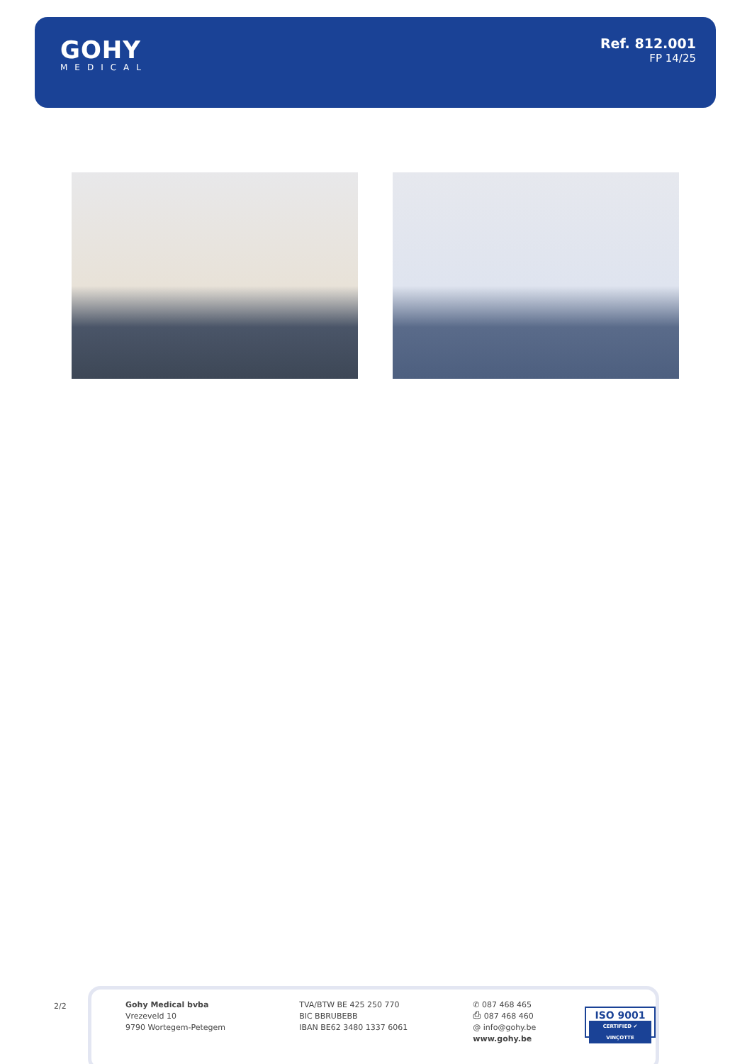GOHY
MEDICAL
Ref. 812.001
FP 14/25
2/2
Gohy Medical bvba
Vrezeveld 10
9790 Wortegem-Petegem
TVA/BTW BE 425 250 770
BIC BBRUBEBB
IBAN BE62 3480 1337 6061
✆ 087 468 465
⎙ 087 468 460
@ info@gohy.be
www.gohy.be
ISO 9001
CERTIFIED ✔ VINÇOTTE